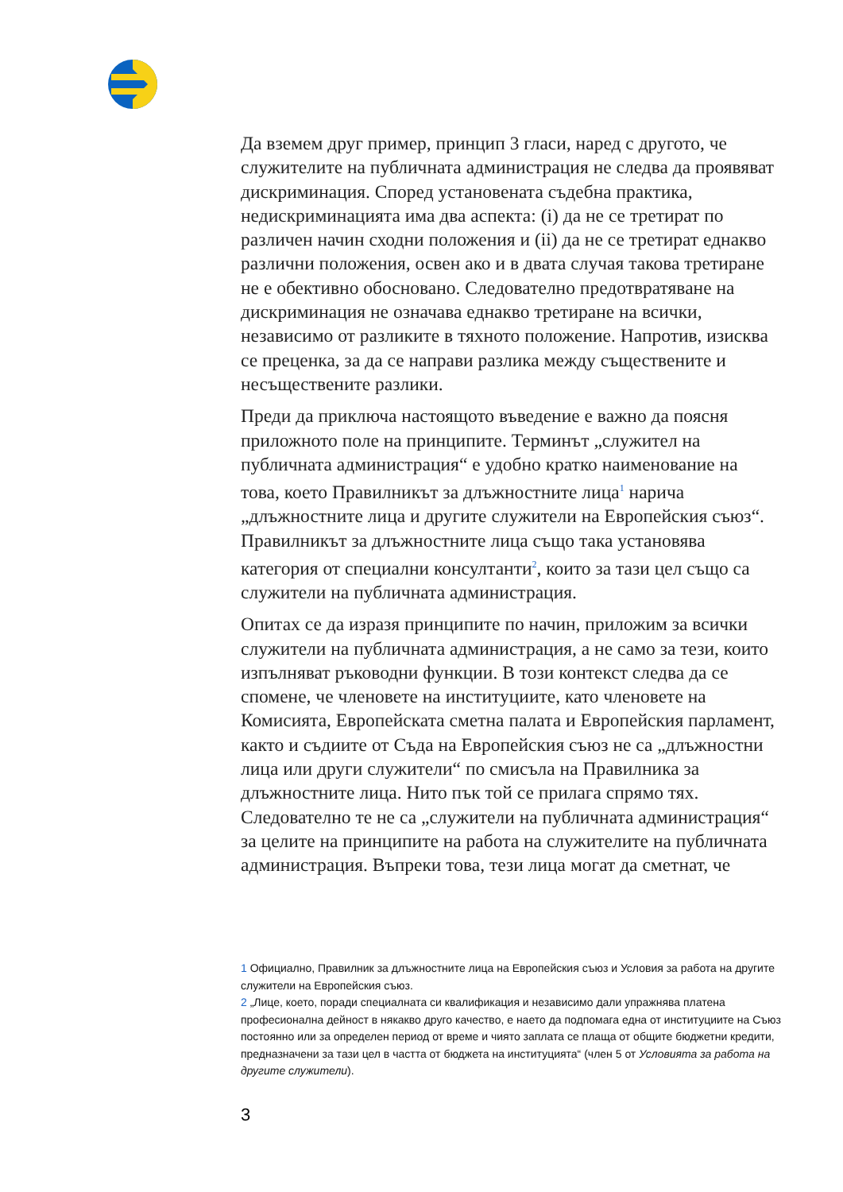Да вземем друг пример, принцип 3 гласи, наред с другото, че служителите на публичната администрация не следва да проявяват дискриминация. Според установената съдебна практика, недискриминацията има два аспекта: (i) да не се третират по различен начин сходни положения и (ii) да не се третират еднакво различни положения, освен ако и в двата случая такова третиране не е обективно обосновано. Следователно предотвратяване на дискриминация не означава еднакво третиране на всички, независимо от разликите в тяхното положение. Напротив, изисква се преценка, за да се направи разлика между съществените и несъществените разлики.
Преди да приключа настоящото въведение е важно да поясня приложното поле на принципите. Терминът „служител на публичната администрация“ е удобно кратко наименование на това, което Правилникът за длъжностните лица<sup>1</sup> нарича „длъжностните лица и другите служители на Европейския съюз“. Правилникът за длъжностните лица също така установява категория от специални консултанти<sup>2</sup>, които за тази цел също са служители на публичната администрация.
Опитах се да изразя принципите по начин, приложим за всички служители на публичната администрация, а не само за тези, които изпълняват ръководни функции. В този контекст следва да се спомене, че членовете на институциите, като членовете на Комисията, Европейската сметна палата и Европейския парламент, както и съдиите от Съда на Европейския съюз не са „длъжностни лица или други служители“ по смисъла на Правилника за длъжностните лица. Нито пък той се прилага спрямо тях. Следователно те не са „служители на публичната администрация“ за целите на принципите на работа на служителите на публичната администрация. Въпреки това, тези лица могат да сметнат, че
1 Официално, Правилник за длъжностните лица на Европейския съюз и Условия за работа на другите служители на Европейския съюз.
2 „Лице, което, поради специалната си квалификация и независимо дали упражнява платена професионална дейност в някакво друго качество, е наето да подпомага една от институциите на Съюз постоянно или за определен период от време и чиято заплата се плаща от общите бюджетни кредити, предназначени за тази цел в частта от бюджета на институцията“ (член 5 от Условията за работа на другите служители).
3